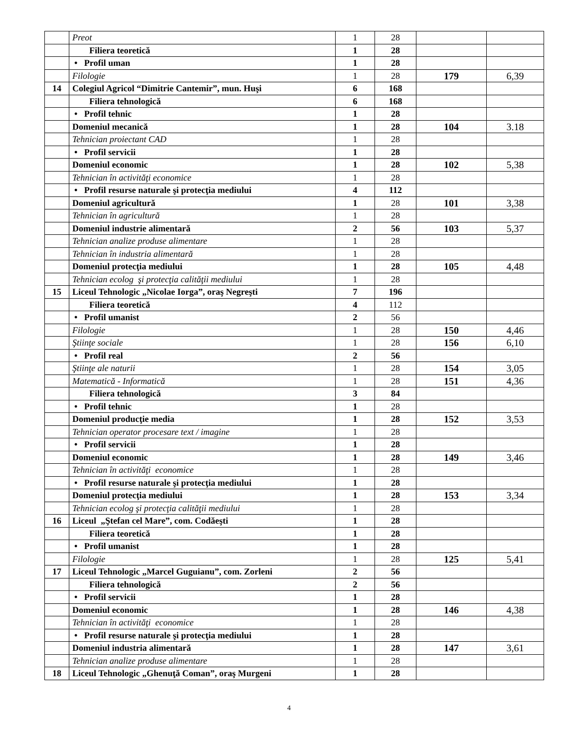| | Preot | 1 | 28 | | |
| | Filiera teoretică | 1 | 28 | | |
| | • Profil uman | 1 | 28 | | |
| | Filologie | 1 | 28 | 179 | 6,39 |
| 14 | Colegiul Agricol “Dimitrie Cantemir”, mun. Huşi | 6 | 168 | | |
| | Filiera tehnologică | 6 | 168 | | |
| | • Profil tehnic | 1 | 28 | | |
| | Domeniul mecanică | 1 | 28 | 104 | 3.18 |
| | Tehnician proiectant CAD | 1 | 28 | | |
| | • Profil servicii | 1 | 28 | | |
| | Domeniul economic | 1 | 28 | 102 | 5,38 |
| | Tehnician în activităţi economice | 1 | 28 | | |
| | • Profil resurse naturale şi protecţia mediului | 4 | 112 | | |
| | Domeniul agricultură | 1 | 28 | 101 | 3,38 |
| | Tehnician în agricultură | 1 | 28 | | |
| | Domeniul industrie alimentară | 2 | 56 | 103 | 5,37 |
| | Tehnician analize produse alimentare | 1 | 28 | | |
| | Tehnician în industria alimentară | 1 | 28 | | |
| | Domeniul protecţia mediului | 1 | 28 | 105 | 4,48 |
| | Tehnician ecolog şi protecţia calităţii mediului | 1 | 28 | | |
| 15 | Liceul Tehnologic „Nicolae Iorga”, oraş Negreşti | 7 | 196 | | |
| | Filiera teoretică | 4 | 112 | | |
| | • Profil umanist | 2 | 56 | | |
| | Filologie | 1 | 28 | 150 | 4,46 |
| | Ştiinţe sociale | 1 | 28 | 156 | 6,10 |
| | • Profil real | 2 | 56 | | |
| | Ştiinţe ale naturii | 1 | 28 | 154 | 3,05 |
| | Matematică - Informatică | 1 | 28 | 151 | 4,36 |
| | Filiera tehnologică | 3 | 84 | | |
| | • Profil tehnic | 1 | 28 | | |
| | Domeniul producţie media | 1 | 28 | 152 | 3,53 |
| | Tehnician operator procesare text / imagine | 1 | 28 | | |
| | • Profil servicii | 1 | 28 | | |
| | Domeniul economic | 1 | 28 | 149 | 3,46 |
| | Tehnician în activităţi economice | 1 | 28 | | |
| | • Profil resurse naturale şi protecţia mediului | 1 | 28 | | |
| | Domeniul protecţia mediului | 1 | 28 | 153 | 3,34 |
| | Tehnician ecolog şi protecţia calităţii mediului | 1 | 28 | | |
| 16 | Liceul „Ştefan cel Mare”, com. Codăeşti | 1 | 28 | | |
| | Filiera teoretică | 1 | 28 | | |
| | • Profil umanist | 1 | 28 | | |
| | Filologie | 1 | 28 | 125 | 5,41 |
| 17 | Liceul Tehnologic „Marcel Guguianu”, com. Zorleni | 2 | 56 | | |
| | Filiera tehnologică | 2 | 56 | | |
| | • Profil servicii | 1 | 28 | | |
| | Domeniul economic | 1 | 28 | 146 | 4,38 |
| | Tehnician în activităţi economice | 1 | 28 | | |
| | • Profil resurse naturale şi protecţia mediului | 1 | 28 | | |
| | Domeniul industria alimentară | 1 | 28 | 147 | 3,61 |
| | Tehnician analize produse alimentare | 1 | 28 | | |
| 18 | Liceul Tehnologic „Ghenuţă Coman”, oraş Murgeni | 1 | 28 | | |
4